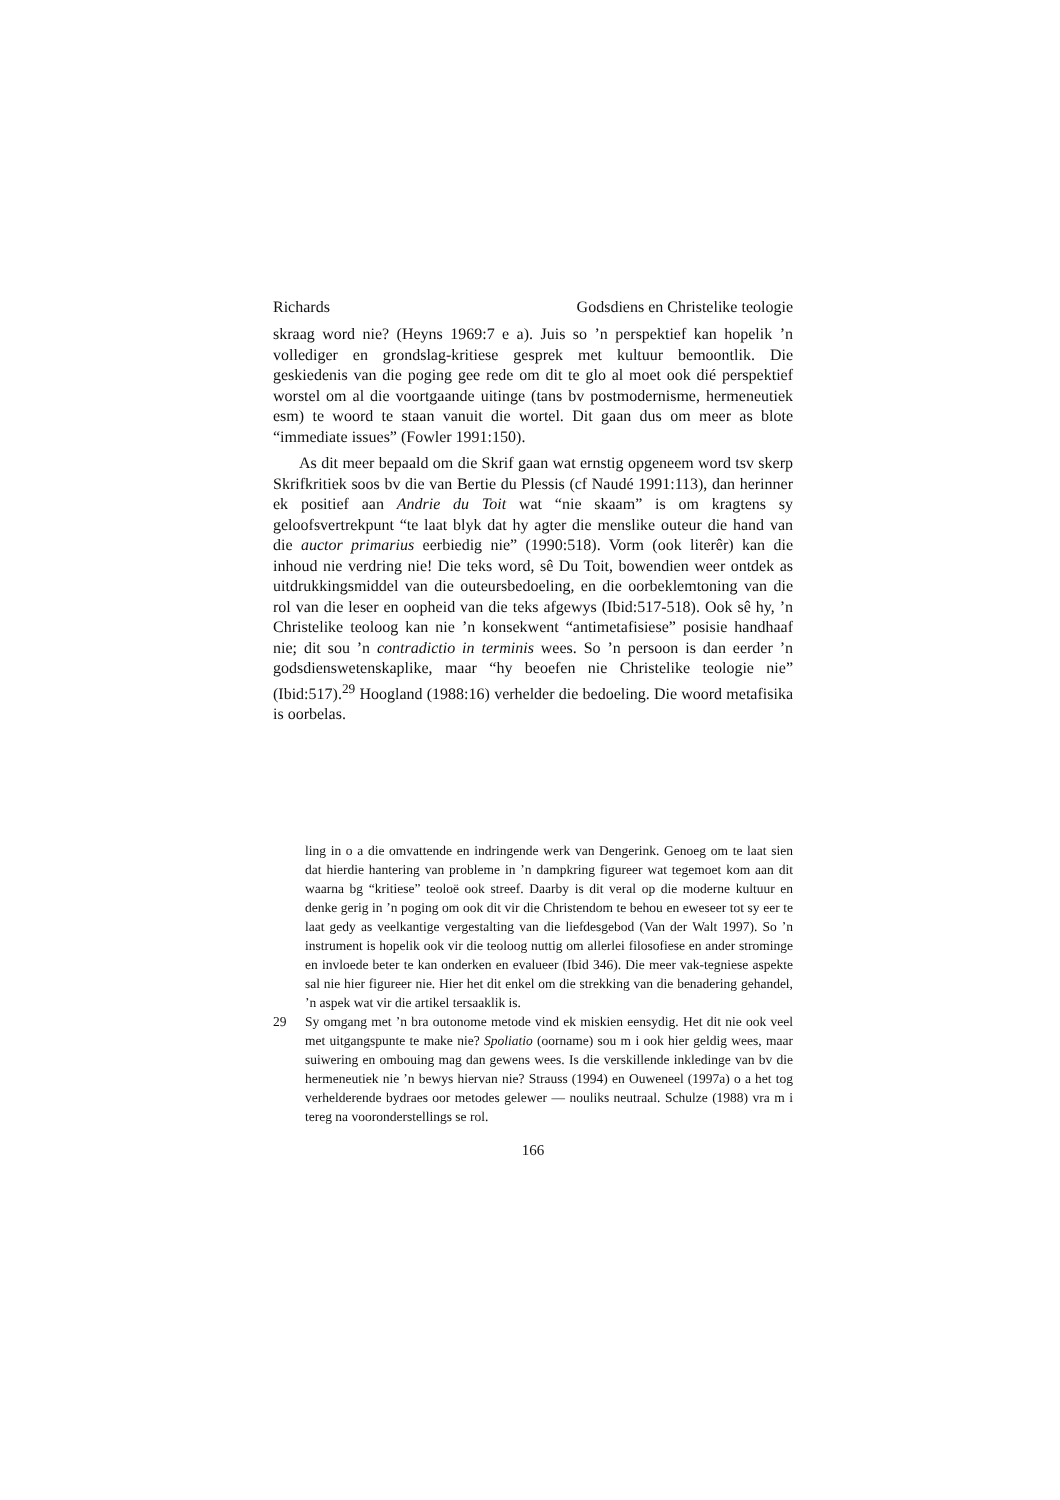Richards Godsdiens en Christelike teologie
skraag word nie? (Heyns 1969:7 e a). Juis so ’n perspektief kan hopelik ’n vollediger en grondslag-kritiese gesprek met kultuur bemoontlik. Die geskiedenis van die poging gee rede om dit te glo al moet ook dié perspektief worstel om al die voortgaande uitinge (tans bv postmodernisme, hermeneutiek esm) te woord te staan vanuit die wortel. Dit gaan dus om meer as blote “immediate issues” (Fowler 1991:150).
As dit meer bepaald om die Skrif gaan wat ernstig opgeneem word tsv skerp Skrifkritiek soos bv die van Bertie du Plessis (cf Naudé 1991:113), dan herinner ek positief aan Andrie du Toit wat “nie skaam” is om kragtens sy geloofsvertrekpunt “te laat blyk dat hy agter die menslike outeur die hand van die auctor primarius eerbiedig nie” (1990:518). Vorm (ook literêr) kan die inhoud nie verdring nie! Die teks word, sê Du Toit, bowendien weer ontdek as uitdrukkingsmiddel van die outeursbedoeling, en die oorbeklemtoning van die rol van die leser en oopheid van die teks afgewys (Ibid:517-518). Ook sê hy, ’n Christelike teoloog kan nie ’n konsekwent “antimetafisiese” posisie handhaaf nie; dit sou ’n contradictio in terminis wees. So ’n persoon is dan eerder ’n godsdienswetenskaplike, maar “hy beoefen nie Christelike teologie nie” (Ibid:517).<sup>29</sup> Hoogland (1988:16) verhelder die bedoeling. Die woord metafisika is oorbelas.
ling in o a die omvattende en indringende werk van Dengerink. Genoeg om te laat sien dat hierdie hantering van probleme in ’n dampkring figureer wat tegemoet kom aan dit waarna bg “kritiese” teoloë ook streef. Daarby is dit veral op die moderne kultuur en denke gerig in ’n poging om ook dit vir die Christendom te behou en eweseer tot sy eer te laat gedy as veelkantige vergestalting van die liefdesgebod (Van der Walt 1997). So ’n instrument is hopelik ook vir die teoloog nuttig om allerlei filosofiese en ander strominge en invloede beter te kan onderken en evalueer (Ibid 346). Die meer vak-tegniese aspekte sal nie hier figureer nie. Hier het dit enkel om die strekking van die benadering gehandel, ’n aspek wat vir die artikel tersaaklik is.
29 Sy omgang met ’n bra outonome metode vind ek miskien eensydig. Het dit nie ook veel met uitgangspunte te make nie? Spoliatio (oorname) sou m i ook hier geldig wees, maar suiwering en ombouing mag dan gewens wees. Is die verskillende inkledinge van bv die hermeneutiek nie ’n bewys hiervan nie? Strauss (1994) en Ouweneel (1997a) o a het tog verhelderende bydraes oor metodes gelewer — nouliks neutraal. Schulze (1988) vra m i tereg na vooronderstellings se rol.
166